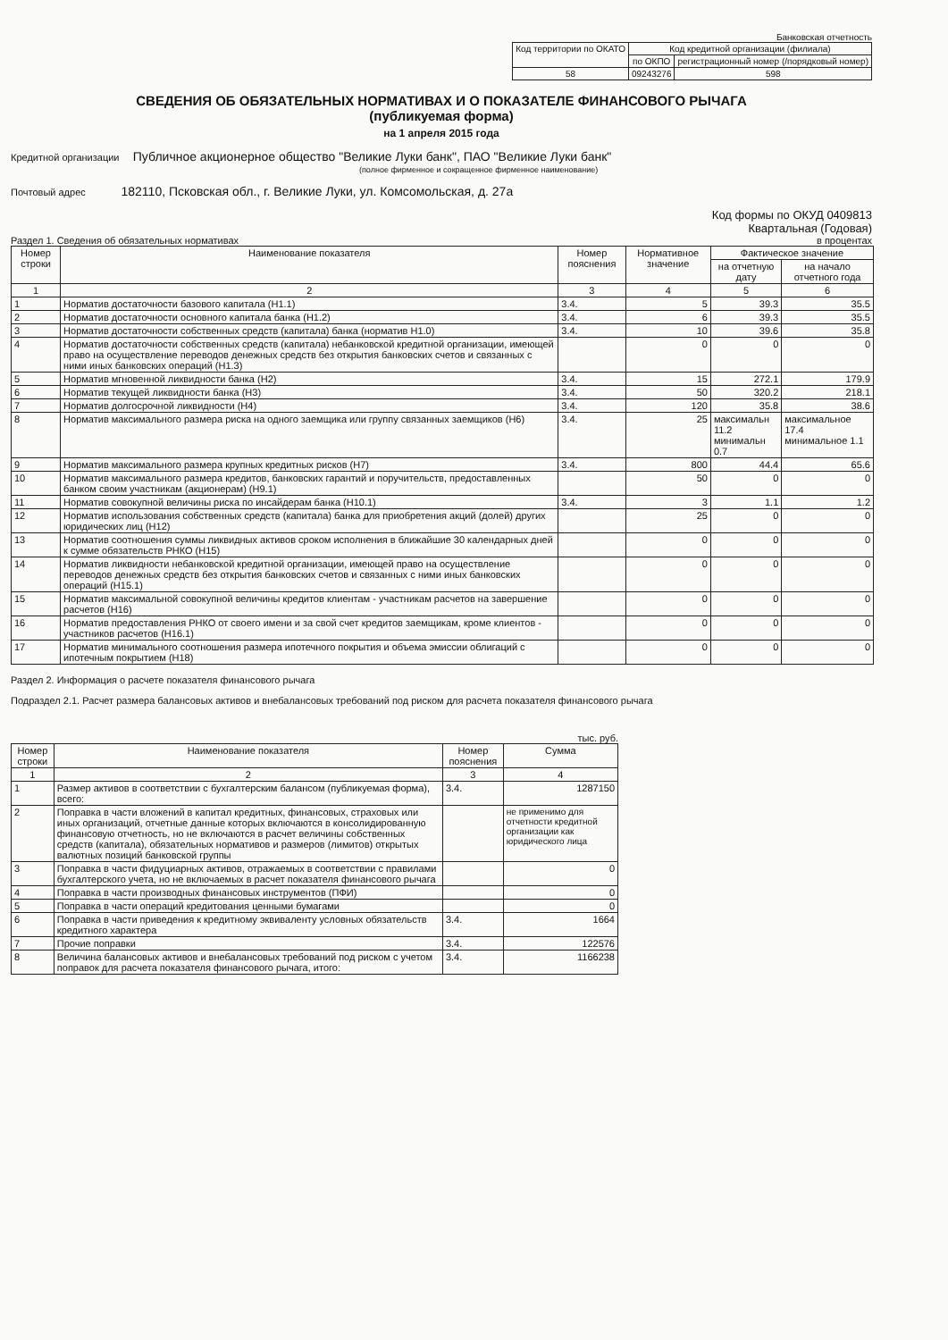Банковская отчетность
| Код территории по ОКАТО | Код кредитной организации (филиала) | |
| | по ОКПО | регистрационный номер (/порядковый номер) |
| 58 | 09243276 | 598 |
СВЕДЕНИЯ ОБ ОБЯЗАТЕЛЬНЫХ НОРМАТИВАХ И О ПОКАЗАТЕЛЕ ФИНАНСОВОГО РЫЧАГА
(публикуемая форма)
на 1 апреля 2015 года
Кредитной организации Публичное акционерное общество "Великие Луки банк", ПАО "Великие Луки банк"
(полное фирменное и сокращенное фирменное наименование)
Почтовый адрес 182110, Псковская обл., г. Великие Луки, ул. Комсомольская, д. 27а
Код формы по ОКУД 0409813
Квартальная (Годовая)
Раздел 1. Сведения об обязательных нормативах в процентах
| Номер строки | Наименование показателя | Номер пояснения | Нормативное значение | Фактическое значение | |
| --- | --- | --- | --- | --- | --- |
| | | | | на отчетную дату | на начало отчетного года |
| 1 | 2 | 3 | 4 | 5 | 6 |
| 1 | Норматив достаточности базового капитала (Н1.1) | 3.4. | 5 | 39.3 | 35.5 |
| 2 | Норматив достаточности основного капитала банка (Н1.2) | 3.4. | 6 | 39.3 | 35.5 |
| 3 | Норматив достаточности собственных средств (капитала) банка (норматив Н1.0) | 3.4. | 10 | 39.6 | 35.8 |
| 4 | Норматив достаточности собственных средств (капитала) небанковской кредитной организации, имеющей право на осуществление переводов денежных средств без открытия банковских счетов и связанных с ними иных банковских операций (Н1.3) | | 0 | 0 | 0 |
| 5 | Норматив мгновенной ликвидности банка (Н2) | 3.4. | 15 | 272.1 | 179.9 |
| 6 | Норматив текущей ликвидности банка (Н3) | 3.4. | 50 | 320.2 | 218.1 |
| 7 | Норматив долгосрочной ликвидности (Н4) | 3.4. | 120 | 35.8 | 38.6 |
| 8 | Норматив максимального размера риска на одного заемщика или группу связанных заемщиков (Н6) | 3.4. | 25 | максимальн 11.2 минимальн 0.7 | максимальное 17.4 минимальное 1.1 |
| 9 | Норматив максимального размера крупных кредитных рисков (Н7) | 3.4. | 800 | 44.4 | 65.6 |
| 10 | Норматив максимального размера кредитов, банковских гарантий и поручительств, предоставленных банком своим участникам (акционерам) (Н9.1) | | 50 | 0 | 0 |
| 11 | Норматив совокупной величины риска по инсайдерам банка (Н10.1) | 3.4. | 3 | 1.1 | 1.2 |
| 12 | Норматив использования собственных средств (капитала) банка для приобретения акций (долей) других юридических лиц (Н12) | | 25 | 0 | 0 |
| 13 | Норматив соотношения суммы ликвидных активов сроком исполнения в ближайшие 30 календарных дней к сумме обязательств РНКО (Н15) | | 0 | 0 | 0 |
| 14 | Норматив ликвидности небанковской кредитной организации, имеющей право на осуществление переводов денежных средств без открытия банковских счетов и связанных с ними иных банковских операций (Н15.1) | | 0 | 0 | 0 |
| 15 | Норматив максимальной совокупной величины кредитов клиентам - участникам расчетов на завершение расчетов (Н16) | | 0 | 0 | 0 |
| 16 | Норматив предоставления РНКО от своего имени и за свой счет кредитов заемщикам, кроме клиентов - участников расчетов (Н16.1) | | 0 | 0 | 0 |
| 17 | Норматив минимального соотношения размера ипотечного покрытия и объема эмиссии облигаций с ипотечным покрытием (Н18) | | 0 | 0 | 0 |
Раздел 2. Информация о расчете показателя финансового рычага
Подраздел 2.1. Расчет размера балансовых активов и внебалансовых требований под риском для расчета показателя финансового рычага
тыс. руб.
| Номер строки | Наименование показателя | Номер пояснения | Сумма |
| --- | --- | --- | --- |
| 1 | 2 | 3 | 4 |
| 1 | Размер активов в соответствии с бухгалтерским балансом (публикуемая форма), всего: | 3.4. | 1287150 |
| 2 | Поправка в части вложений в капитал кредитных, финансовых, страховых или иных организаций, отчетные данные которых включаются в консолидированную финансовую отчетность, но не включаются в расчет величины собственных средств (капитала), обязательных нормативов и размеров (лимитов) открытых валютных позиций банковской группы | | не применимо для отчетности кредитной организации как юридического лица |
| 3 | Поправка в части фидуциарных активов, отражаемых в соответствии с правилами бухгалтерского учета, но не включаемых в расчет показателя финансового рычага | | 0 |
| 4 | Поправка в части производных финансовых инструментов (ПФИ) | | 0 |
| 5 | Поправка в части операций кредитования ценными бумагами | | 0 |
| 6 | Поправка в части приведения к кредитному эквиваленту условных обязательств кредитного характера | 3.4. | 1664 |
| 7 | Прочие поправки | 3.4. | 122576 |
| 8 | Величина балансовых активов и внебалансовых требований под риском с учетом поправок для расчета показателя финансового рычага, итого: | 3.4. | 1166238 |